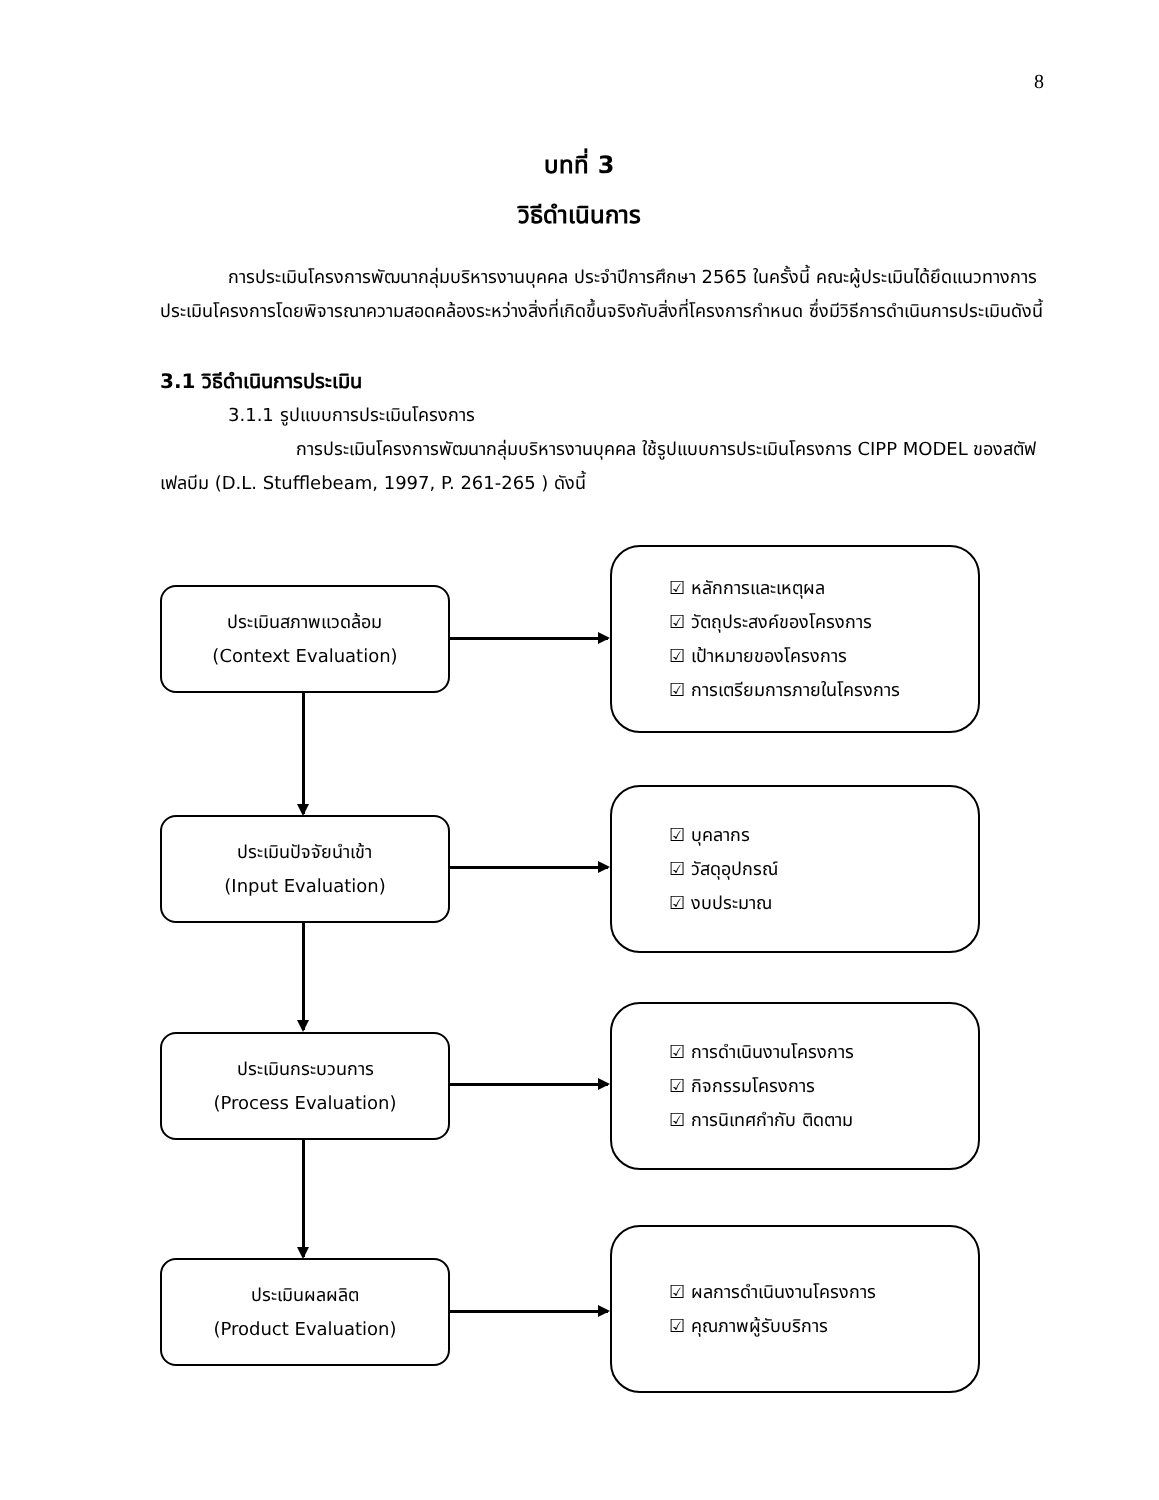8
บทที่ 3
วิธีดำเนินการ
การประเมินโครงการพัฒนากลุ่มบริหารงานบุคคล ประจำปีการศึกษา 2565 ในครั้งนี้ คณะผู้ประเมินได้ยึดแนวทางการประเมินโครงการโดยพิจารณาความสอดคล้องระหว่างสิ่งที่เกิดขึ้นจริงกับสิ่งที่โครงการกำหนด ซึ่งมีวิธีการดำเนินการประเมินดังนี้
3.1 วิธีดำเนินการประเมิน
3.1.1 รูปแบบการประเมินโครงการ
การประเมินโครงการพัฒนากลุ่มบริหารงานบุคคล ใช้รูปแบบการประเมินโครงการ CIPP MODEL ของสตัฟเฟลบีม (D.L. Stufflebeam, 1997, P. 261-265 ) ดังนี้
ประเมินสภาพแวดล้อม
(Context Evaluation)
☑ หลักการและเหตุผล
☑ วัตถุประสงค์ของโครงการ
☑ เป้าหมายของโครงการ
☑ การเตรียมการภายในโครงการ
ประเมินปัจจัยนำเข้า
(Input Evaluation)
☑ บุคลากร
☑ วัสดุอุปกรณ์
☑ งบประมาณ
ประเมินกระบวนการ
(Process Evaluation)
☑ การดำเนินงานโครงการ
☑ กิจกรรมโครงการ
☑ การนิเทศกำกับ ติดตาม
ประเมินผลผลิต
(Product Evaluation)
☑ ผลการดำเนินงานโครงการ
☑ คุณภาพผู้รับบริการ